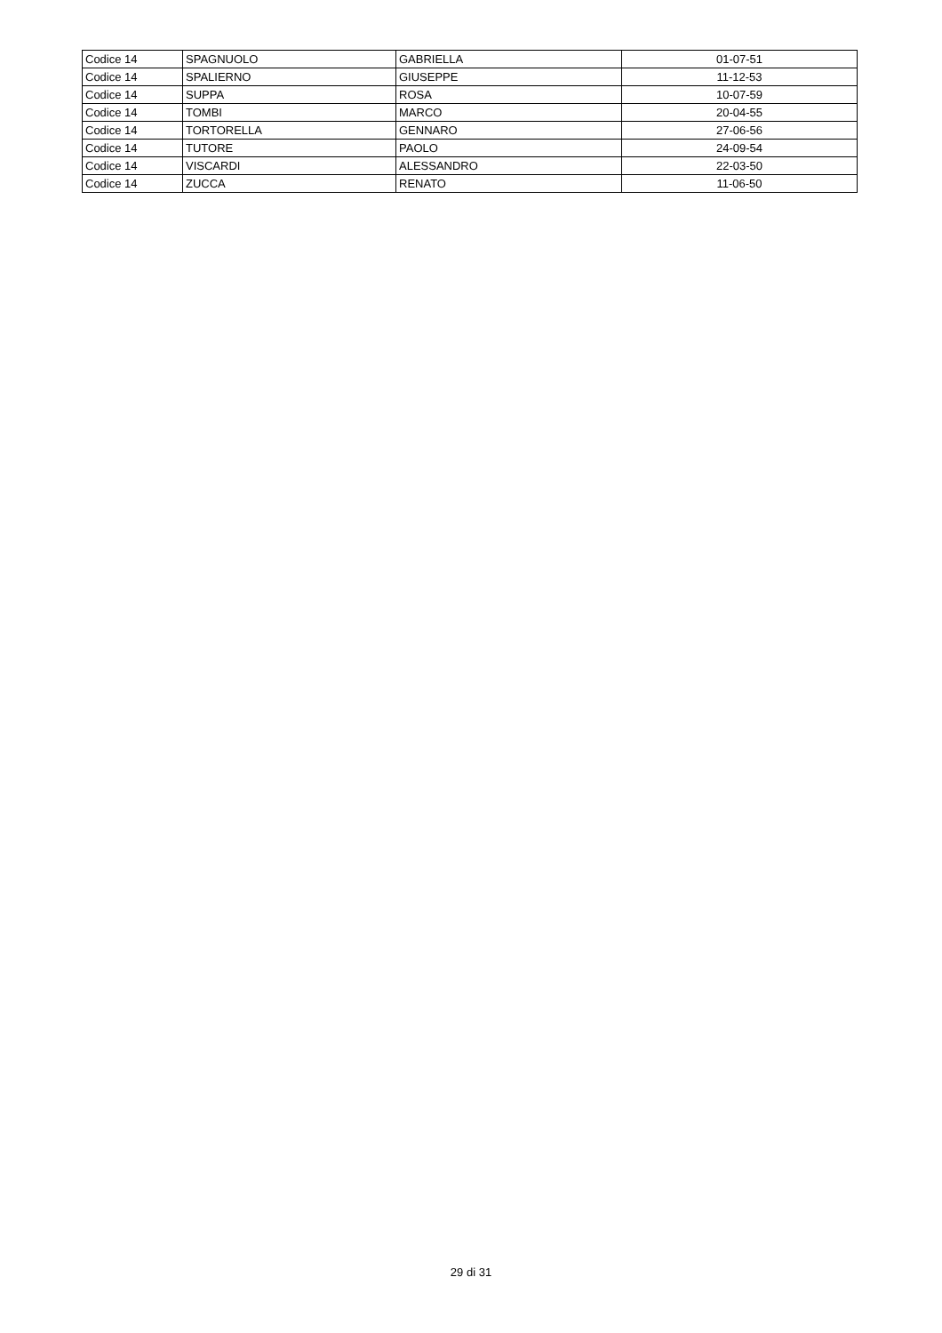| Codice 14 | SPAGNUOLO | GABRIELLA | 01-07-51 |
| Codice 14 | SPALIERNO | GIUSEPPE | 11-12-53 |
| Codice 14 | SUPPA | ROSA | 10-07-59 |
| Codice 14 | TOMBI | MARCO | 20-04-55 |
| Codice 14 | TORTORELLA | GENNARO | 27-06-56 |
| Codice 14 | TUTORE | PAOLO | 24-09-54 |
| Codice 14 | VISCARDI | ALESSANDRO | 22-03-50 |
| Codice 14 | ZUCCA | RENATO | 11-06-50 |
29 di 31